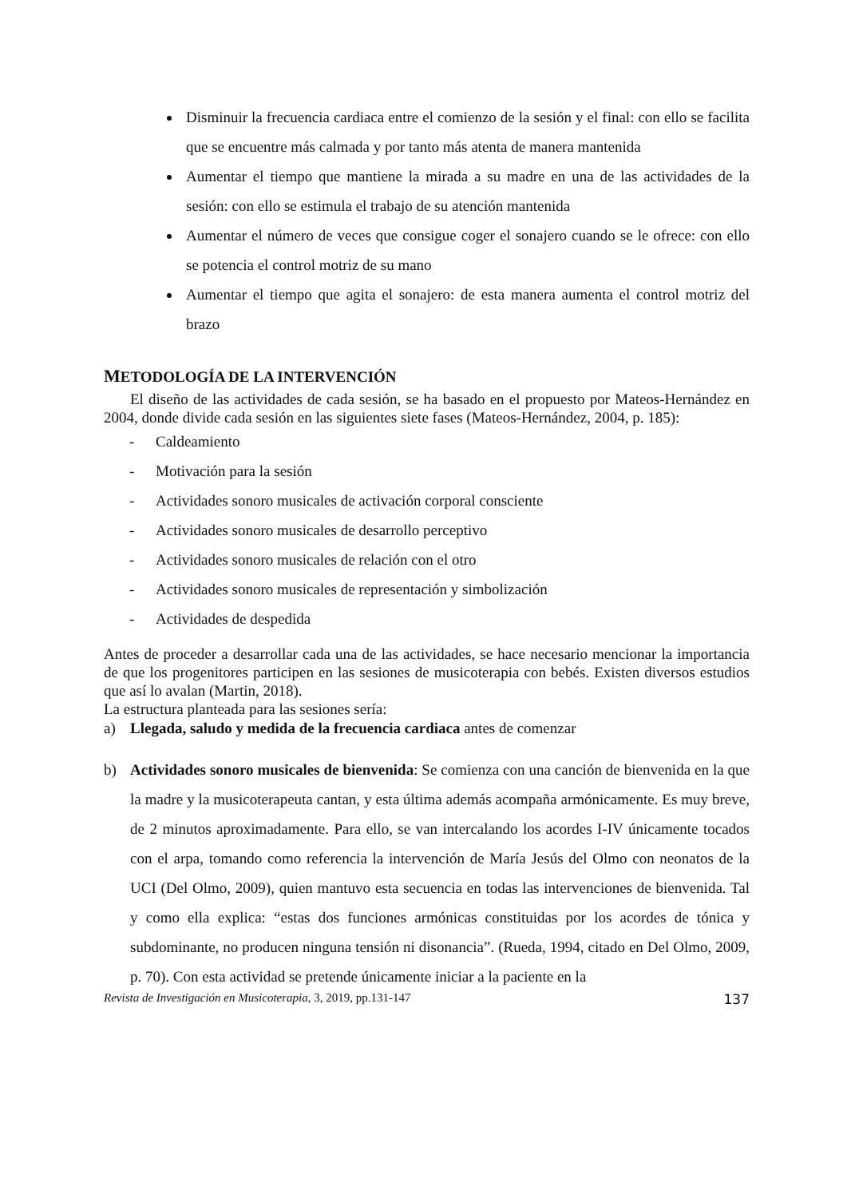Disminuir la frecuencia cardiaca entre el comienzo de la sesión y el final: con ello se facilita que se encuentre más calmada y por tanto más atenta de manera mantenida
Aumentar el tiempo que mantiene la mirada a su madre en una de las actividades de la sesión: con ello se estimula el trabajo de su atención mantenida
Aumentar el número de veces que consigue coger el sonajero cuando se le ofrece: con ello se potencia el control motriz de su mano
Aumentar el tiempo que agita el sonajero: de esta manera aumenta el control motriz del brazo
METODOLOGÍA DE LA INTERVENCIÓN
El diseño de las actividades de cada sesión, se ha basado en el propuesto por Mateos-Hernández en 2004, donde divide cada sesión en las siguientes siete fases (Mateos-Hernández, 2004, p. 185):
- Caldeamiento
- Motivación para la sesión
- Actividades sonoro musicales de activación corporal consciente
- Actividades sonoro musicales de desarrollo perceptivo
- Actividades sonoro musicales de relación con el otro
- Actividades sonoro musicales de representación y simbolización
- Actividades de despedida
Antes de proceder a desarrollar cada una de las actividades, se hace necesario mencionar la importancia de que los progenitores participen en las sesiones de musicoterapia con bebés. Existen diversos estudios que así lo avalan (Martin, 2018).
La estructura planteada para las sesiones sería:
a) Llegada, saludo y medida de la frecuencia cardiaca antes de comenzar
b) Actividades sonoro musicales de bienvenida: Se comienza con una canción de bienvenida en la que la madre y la musicoterapeuta cantan, y esta última además acompaña armónicamente. Es muy breve, de 2 minutos aproximadamente. Para ello, se van intercalando los acordes I-IV únicamente tocados con el arpa, tomando como referencia la intervención de María Jesús del Olmo con neonatos de la UCI (Del Olmo, 2009), quien mantuvo esta secuencia en todas las intervenciones de bienvenida. Tal y como ella explica: “estas dos funciones armónicas constituidas por los acordes de tónica y subdominante, no producen ninguna tensión ni disonancia”. (Rueda, 1994, citado en Del Olmo, 2009, p. 70). Con esta actividad se pretende únicamente iniciar a la paciente en la
Revista de Investigación en Musicoterapia, 3, 2019, pp.131-147 137